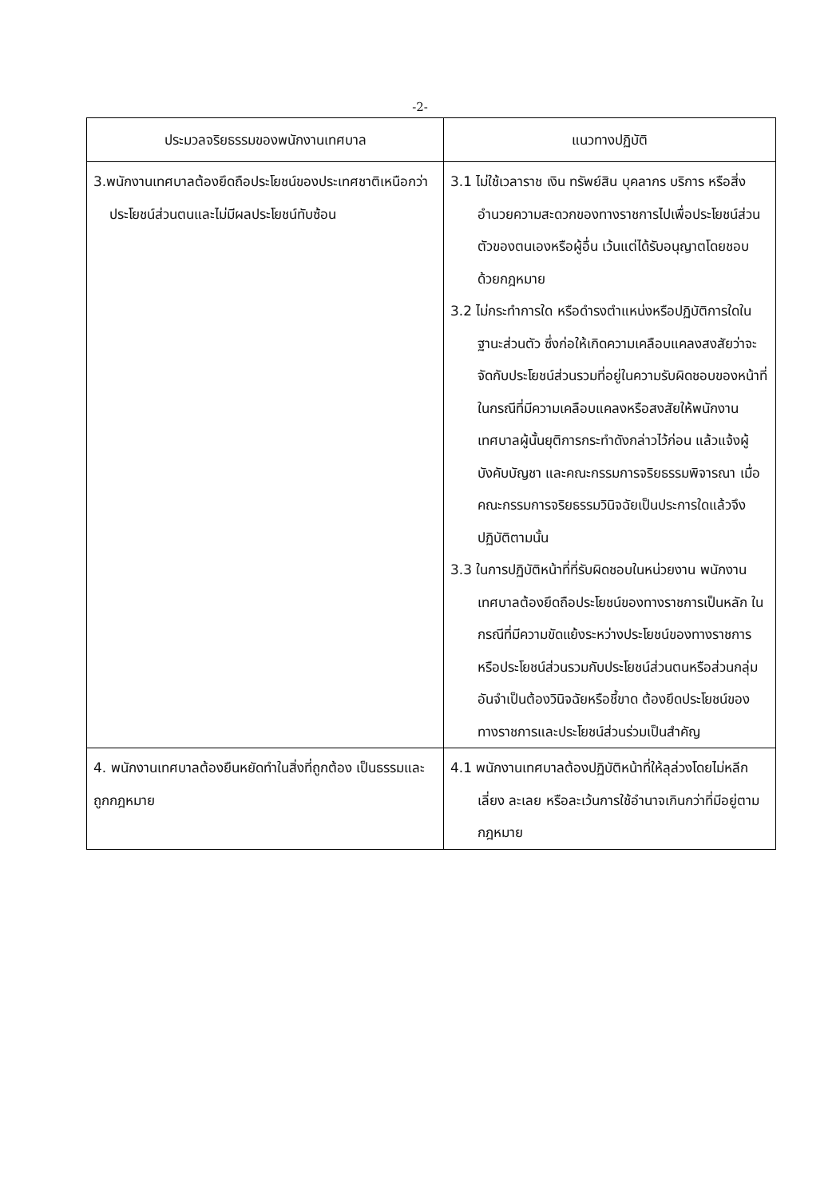-2-
| ประมวลจริยธรรมของพนักงานเทศบาล | แนวทางปฏิบัติ |
| --- | --- |
| 3.พนักงานเทศบาลต้องยึดถือประโยชน์ของประเทศชาติเหนือกว่าประโยชน์ส่วนตนและไม่มีผลประโยชน์ทับซ้อน | 3.1 ไม่ใช้เวลาราช เงิน ทรัพย์สิน บุคลากร บริการ หรือสิ่งอำนวยความสะดวกของทางราชการไปเพื่อประโยชน์ส่วนตัวของตนเองหรือผู้อื่น เว้นแต่ได้รับอนุญาตโดยชอบด้วยกฎหมาย 3.2 ไม่กระทำการใด หรือดำรงตำแหน่งหรือปฏิบัติการใดในฐานะส่วนตัว ซึ่งก่อให้เกิดความเคลือบแคลงสงสัยว่าจะจัดกับประโยชน์ส่วนรวมที่อยู่ในความรับผิดชอบของหน้าที่ในกรณีที่มีความเคลือบแคลงหรือสงสัยให้พนักงานเทศบาลผู้นั้นยุติการกระทำดังกล่าวไว้ก่อน แล้วแจ้งผู้บังคับบัญชา และคณะกรรมการจริยธรรมพิจารณา เมื่อคณะกรรมการจริยธรรมวินิจฉัยเป็นประการใดแล้วจึงปฏิบัติตามนั้น 3.3 ในการปฏิบัติหน้าที่ที่รับผิดชอบในหน่วยงาน พนักงานเทศบาลต้องยึดถือประโยชน์ของทางราชการเป็นหลัก ในกรณีที่มีความขัดแย้งระหว่างประโยชน์ของทางราชการ หรือประโยชน์ส่วนรวมกับประโยชน์ส่วนตนหรือส่วนกลุ่ม อันจำเป็นต้องวินิจฉัยหรือชี้ขาด ต้องยึดประโยชน์ของทางราชการและประโยชน์ส่วนร่วมเป็นสำคัญ |
| 4. พนักงานเทศบาลต้องยืนหยัดทำในสิ่งที่ถูกต้อง เป็นธรรมและถูกกฎหมาย | 4.1 พนักงานเทศบาลต้องปฏิบัติหน้าที่ให้ลุล่วงโดยไม่หลีกเลี่ยง ละเลย หรือละเว้นการใช้อำนาจเกินกว่าที่มีอยู่ตามกฎหมาย |